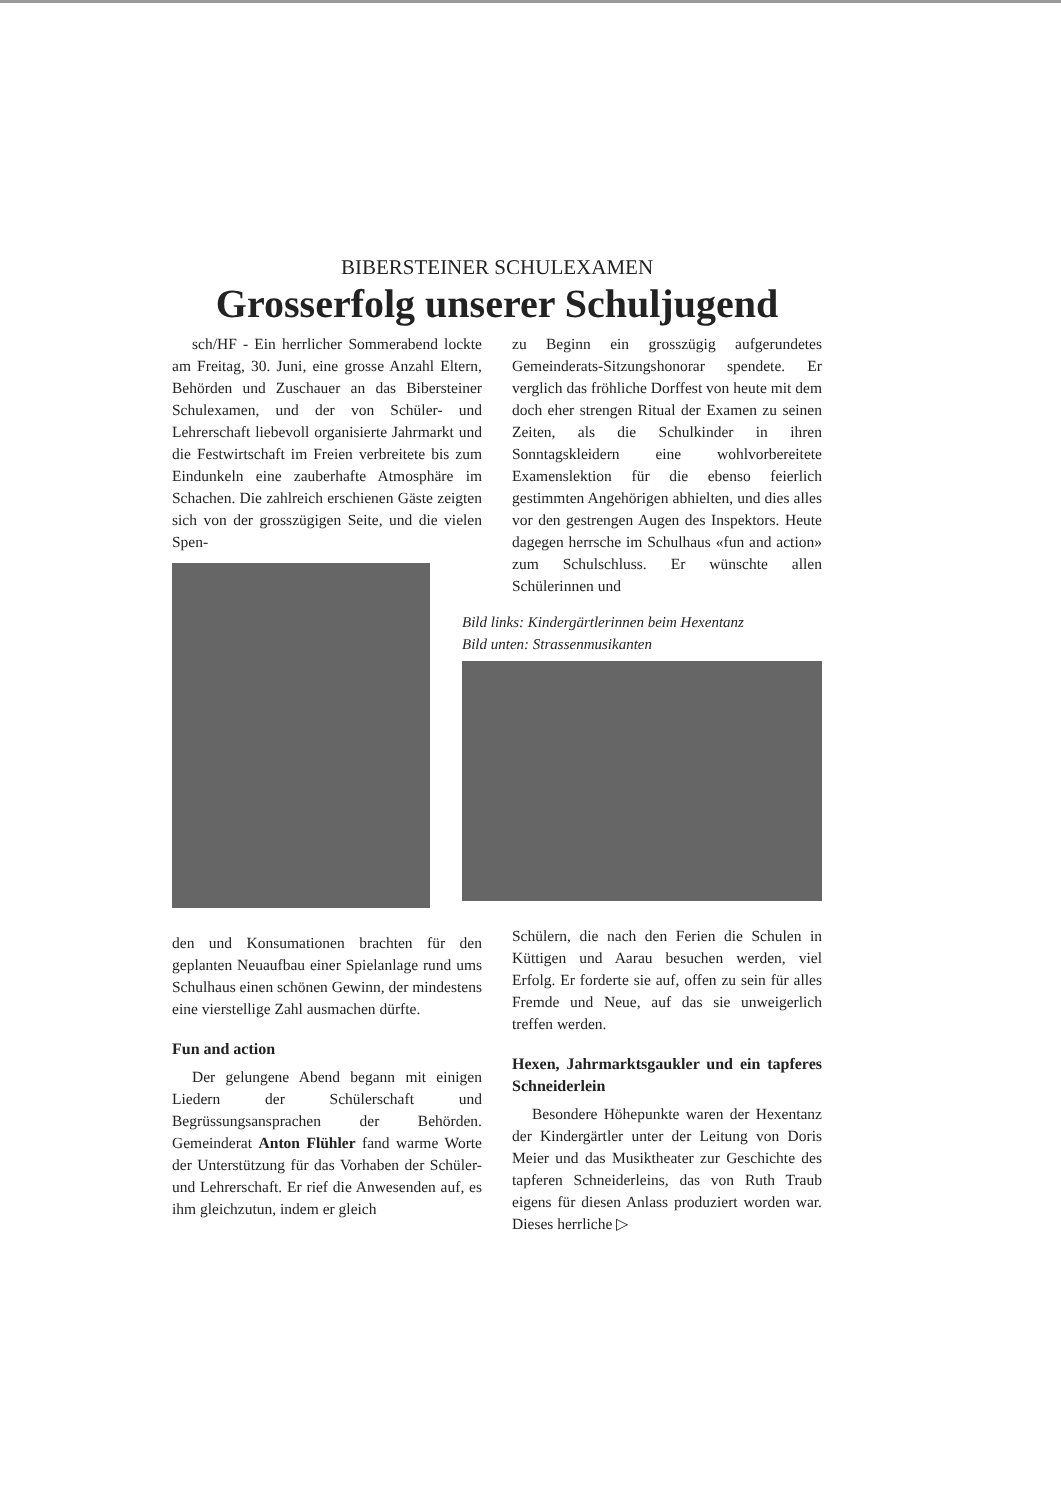BIBERSTEINER SCHULEXAMEN
Grosserfolg unserer Schuljugend
sch/HF - Ein herrlicher Sommerabend lockte am Freitag, 30. Juni, eine grosse Anzahl Eltern, Behörden und Zuschauer an das Bibersteiner Schulexamen, und der von Schüler- und Lehrerschaft liebevoll organisierte Jahrmarkt und die Festwirtschaft im Freien verbreitete bis zum Eindunkeln eine zauberhafte Atmosphäre im Schachen. Die zahlreich erschienen Gäste zeigten sich von der grosszügigen Seite, und die vielen Spen-
den und Konsumationen brachten für den geplanten Neuaufbau einer Spielanlage rund ums Schulhaus einen schönen Gewinn, der mindestens eine vierstellige Zahl ausmachen dürfte.
Fun and action
Der gelungene Abend begann mit einigen Liedern der Schülerschaft und Begrüssungsansprachen der Behörden. Gemeinderat Anton Flühler fand warme Worte der Unterstützung für das Vorhaben der Schüler- und Lehrerschaft. Er rief die Anwesenden auf, es ihm gleichzutun, indem er gleich
zu Beginn ein grosszügig aufgerundetes Gemeinderats-Sitzungshonorar spendete. Er verglich das fröhliche Dorffest von heute mit dem doch eher strengen Ritual der Examen zu seinen Zeiten, als die Schulkinder in ihren Sonntagskleidern eine wohlvorbereitete Examenslektion für die ebenso feierlich gestimmten Angehörigen abhielten, und dies alles vor den gestrengen Augen des Inspektors. Heute dagegen herrsche im Schulhaus «fun and action» zum Schulschluss. Er wünschte allen Schülerinnen und
Bild links: Kindergärtlerinnen beim Hexentanz
Bild unten: Strassenmusikanten
Schülern, die nach den Ferien die Schulen in Küttigen und Aarau besuchen werden, viel Erfolg. Er forderte sie auf, offen zu sein für alles Fremde und Neue, auf das sie unweigerlich treffen werden.
Hexen, Jahrmarktsgaukler und ein tapferes Schneiderlein
Besondere Höhepunkte waren der Hexentanz der Kindergärtler unter der Leitung von Doris Meier und das Musiktheater zur Geschichte des tapferen Schneiderleins, das von Ruth Traub eigens für diesen Anlass produziert worden war. Dieses herrliche ▷